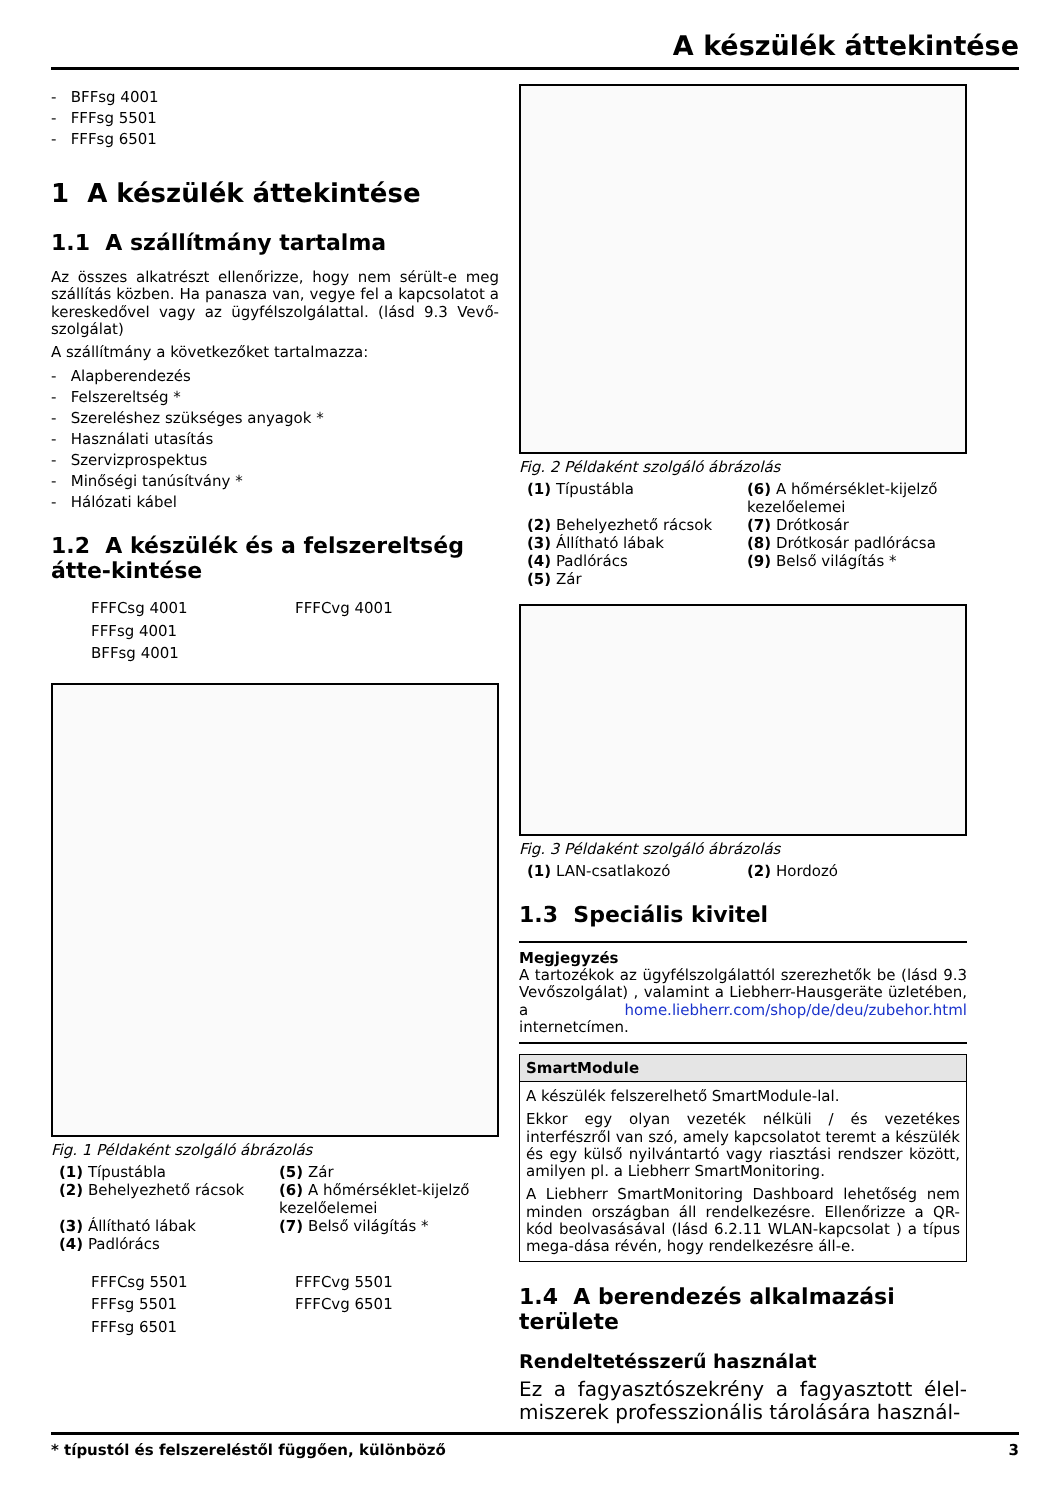A készülék áttekintése
- BFFsg 4001
- FFFsg 5501
- FFFsg 6501
1 A készülék áttekintése
1.1 A szállítmány tartalma
Az összes alkatrészt ellenőrizze, hogy nem sérült-e meg szállítás közben. Ha panasza van, vegye fel a kapcsolatot a kereskedővel vagy az ügyfélszolgálattal. (lásd 9.3 Vevő-szolgálat)
A szállítmány a következőket tartalmazza:
- Alapberendezés
- Felszereltség *
- Szereléshez szükséges anyagok *
- Használati utasítás
- Szervizprospektus
- Minőségi tanúsítvány *
- Hálózati kábel
1.2 A készülék és a felszereltség átte-kintése
FFFCsg 4001
FFFsg 4001
BFFsg 4001
FFFCvg 4001
Fig. 1 Példaként szolgáló ábrázolás
(1) Típustábla
(5) Zár
(2) Behelyezhető rácsok
(6) A hőmérséklet-kijelző kezelőelemei
(3) Állítható lábak
(7) Belső világítás *
(4) Padlórács
FFFCsg 5501
FFFsg 5501
FFFsg 6501
FFFCvg 5501
FFFCvg 6501
Fig. 2 Példaként szolgáló ábrázolás
(1) Típustábla
(6) A hőmérséklet-kijelző kezelőelemei
(2) Behelyezhető rácsok
(7) Drótkosár
(3) Állítható lábak
(8) Drótkosár padlórácsa
(4) Padlórács
(9) Belső világítás *
(5) Zár
Fig. 3 Példaként szolgáló ábrázolás
(1) LAN-csatlakozó
(2) Hordozó
1.3 Speciális kivitel
Megjegyzés
A tartozékok az ügyfélszolgálattól szerezhetők be (lásd 9.3 Vevőszolgálat) , valamint a Liebherr-Hausgeräte üzletében, a home.liebherr.com/shop/de/deu/zubehor.html internetcímen.
SmartModule
A készülék felszerelhető SmartModule-lal.
Ekkor egy olyan vezeték nélküli / és vezetékes interfészről van szó, amely kapcsolatot teremt a készülék és egy külső nyilvántartó vagy riasztási rendszer között, amilyen pl. a Liebherr SmartMonitoring.
A Liebherr SmartMonitoring Dashboard lehetőség nem minden országban áll rendelkezésre. Ellenőrizze a QR-kód beolvasásával (lásd 6.2.11 WLAN-kapcsolat ) a típus mega-dása révén, hogy rendelkezésre áll-e.
1.4 A berendezés alkalmazási területe
Rendeltetésszerű használat
Ez a fagyasztószekrény a fagyasztott élel-miszerek professzionális tárolására használ-
* típustól és felszereléstől függően, különböző 3